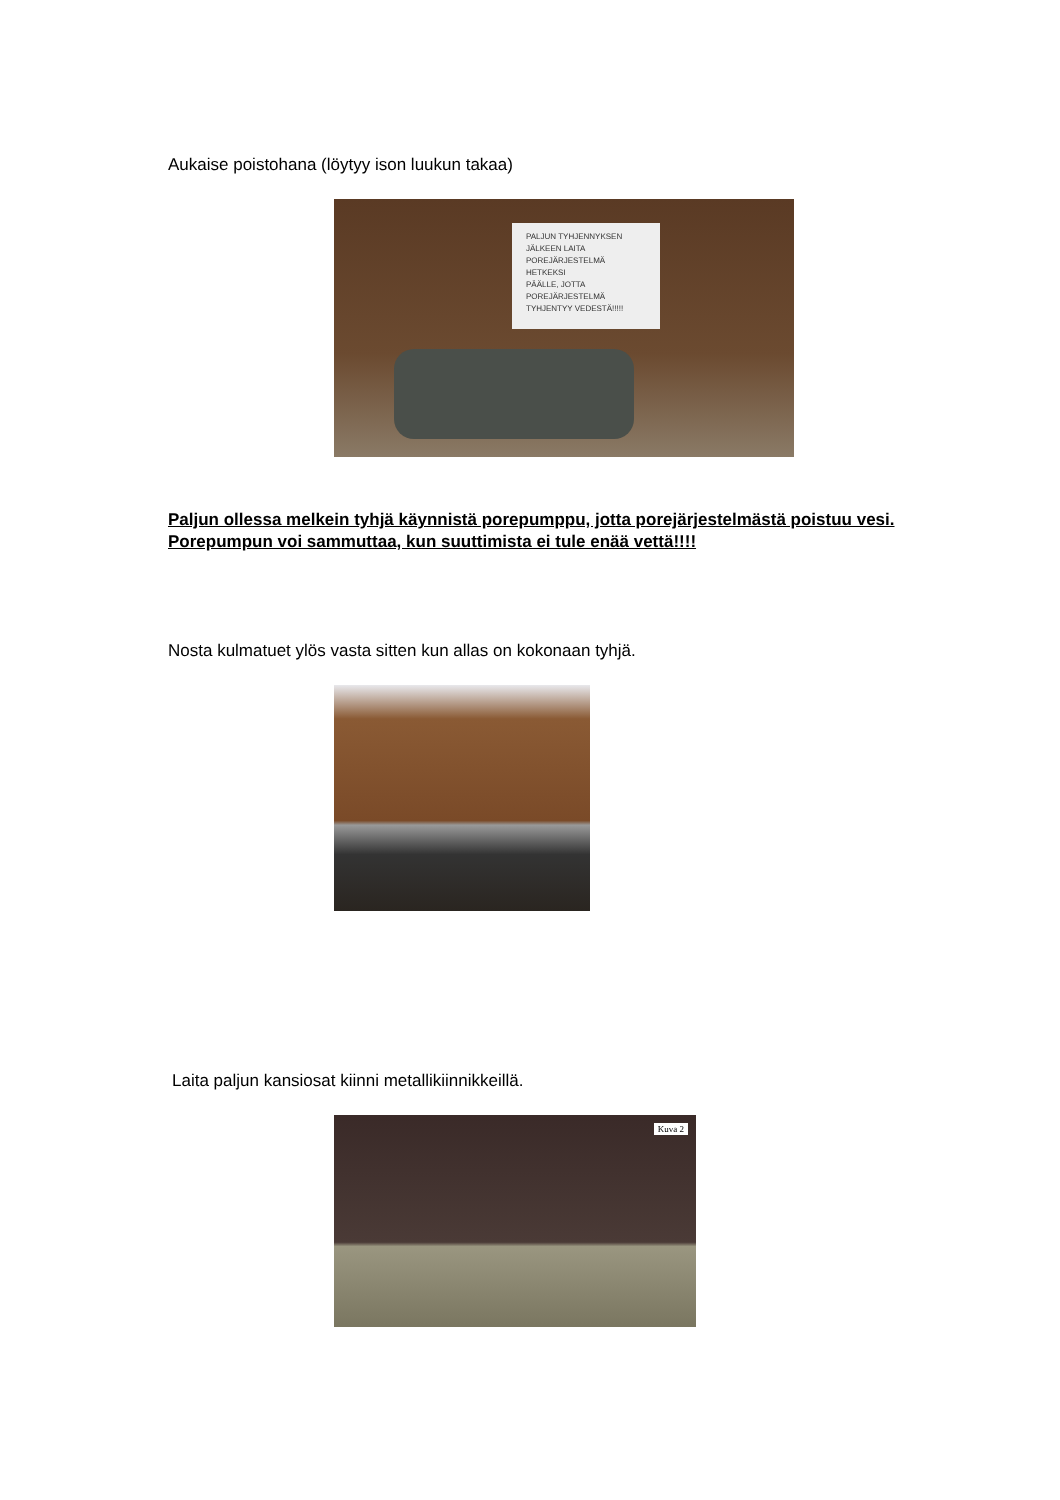Aukaise poistohana (löytyy ison luukun takaa)
PALJUN TYHJENNYKSEN
JÄLKEEN LAITA
POREJÄRJESTELMÄ HETKEKSI
PÄÄLLE, JOTTA
POREJÄRJESTELMÄ
TYHJENTYY VEDESTÄ!!!!!
Paljun ollessa melkein tyhjä käynnistä porepumppu, jotta porejärjestelmästä poistuu vesi.
Porepumpun voi sammuttaa, kun suuttimista ei tule enää vettä!!!!
Nosta kulmatuet ylös vasta sitten kun allas on kokonaan tyhjä.
Laita paljun kansiosat kiinni metallikiinnikkeillä.
Kuva 2